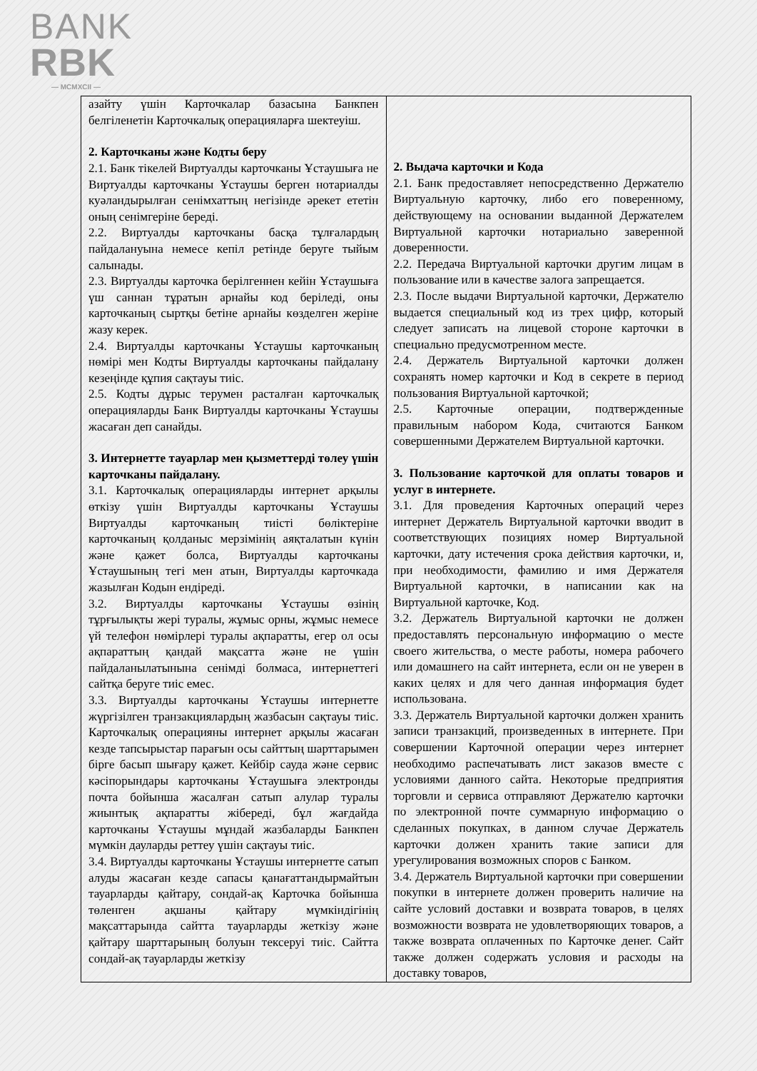BANK
RBK
— MCMXCII —
| азайту үшін Карточкалар базасына Банкпен белгіленетін Карточкалық операцияларға шектеуіш. 2. Карточканы және Кодты беру 2.1. Банк тікелей Виртуалды карточканы Ұстаушыға не Виртуалды карточканы Ұстаушы берген нотариалды куәландырылған сенімхаттың негізінде әрекет ететін оның сенімгеріне береді. 2.2. Виртуалды карточканы басқа тұлғалардың пайдалануына немесе кепіл ретінде беруге тыйым салынады. 2.3. Виртуалды карточка берілгеннен кейін Ұстаушыға үш саннан тұратын арнайы код беріледі, оны карточканың сыртқы бетіне арнайы көзделген жеріне жазу керек. 2.4. Виртуалды карточканы Ұстаушы карточканың нөмірі мен Кодты Виртуалды карточканы пайдалану кезеңінде құпия сақтауы тиіс. 2.5. Кодты дұрыс терумен расталған карточкалық операцияларды Банк Виртуалды карточканы Ұстаушы жасаған деп санайды. 3. Интернетте тауарлар мен қызметтерді төлеу үшін карточканы пайдалану. 3.1. Карточкалық операцияларды интернет арқылы өткізу үшін Виртуалды карточканы Ұстаушы Виртуалды карточканың тиісті бөліктеріне карточканың қолданыс мерзімінің аяқталатын күнін және қажет болса, Виртуалды карточканы Ұстаушының тегі мен атын, Виртуалды карточкада жазылған Кодын ендіреді. 3.2. Виртуалды карточканы Ұстаушы өзінің тұрғылықты жері туралы, жұмыс орны, жұмыс немесе үй телефон нөмірлері туралы ақпаратты, егер ол осы ақпараттың қандай мақсатта және не үшін пайдаланылатынына сенімді болмаса, интернеттегі сайтқа беруге тиіс емес. 3.3. Виртуалды карточканы Ұстаушы интернетте жүргізілген транзакциялардың жазбасын сақтауы тиіс. Карточкалық операцияны интернет арқылы жасаған кезде тапсырыстар парағын осы сайттың шарттарымен бірге басып шығару қажет. Кейбір сауда және сервис кәсіпорындары карточканы Ұстаушыға электронды почта бойынша жасалған сатып алулар туралы жиынтық ақпаратты жібереді, бұл жағдайда карточканы Ұстаушы мұндай жазбаларды Банкпен мүмкін дауларды реттеу үшін сақтауы тиіс. 3.4. Виртуалды карточканы Ұстаушы интернетте сатып алуды жасаған кезде сапасы қанағаттандырмайтын тауарларды қайтару, сондай-ақ Карточка бойынша төленген ақшаны қайтару мүмкіндігінің мақсаттарында сайтта тауарларды жеткізу және қайтару шарттарының болуын тексеруі тиіс. Сайтта сондай-ақ тауарларды жеткізу | 2. Выдача карточки и Кода 2.1. Банк предоставляет непосредственно Держателю Виртуальную карточку, либо его поверенному, действующему на основании выданной Держателем Виртуальной карточки нотариально заверенной доверенности. 2.2. Передача Виртуальной карточки другим лицам в пользование или в качестве залога запрещается. 2.3. После выдачи Виртуальной карточки, Держателю выдается специальный код из трех цифр, который следует записать на лицевой стороне карточки в специально предусмотренном месте. 2.4. Держатель Виртуальной карточки должен сохранять номер карточки и Код в секрете в период пользования Виртуальной карточкой; 2.5. Карточные операции, подтвержденные правильным набором Кода, считаются Банком совершенными Держателем Виртуальной карточки. 3. Пользование карточкой для оплаты товаров и услуг в интернете. 3.1. Для проведения Карточных операций через интернет Держатель Виртуальной карточки вводит в соответствующих позициях номер Виртуальной карточки, дату истечения срока действия карточки, и, при необходимости, фамилию и имя Держателя Виртуальной карточки, в написании как на Виртуальной карточке, Код. 3.2. Держатель Виртуальной карточки не должен предоставлять персональную информацию о месте своего жительства, о месте работы, номера рабочего или домашнего на сайт интернета, если он не уверен в каких целях и для чего данная информация будет использована. 3.3. Держатель Виртуальной карточки должен хранить записи транзакций, произведенных в интернете. При совершении Карточной операции через интернет необходимо распечатывать лист заказов вместе с условиями данного сайта. Некоторые предприятия торговли и сервиса отправляют Держателю карточки по электронной почте суммарную информацию о сделанных покупках, в данном случае Держатель карточки должен хранить такие записи для урегулирования возможных споров с Банком. 3.4. Держатель Виртуальной карточки при совершении покупки в интернете должен проверить наличие на сайте условий доставки и возврата товаров, в целях возможности возврата не удовлетворяющих товаров, а также возврата оплаченных по Карточке денег. Сайт также должен содержать условия и расходы на доставку товаров, |